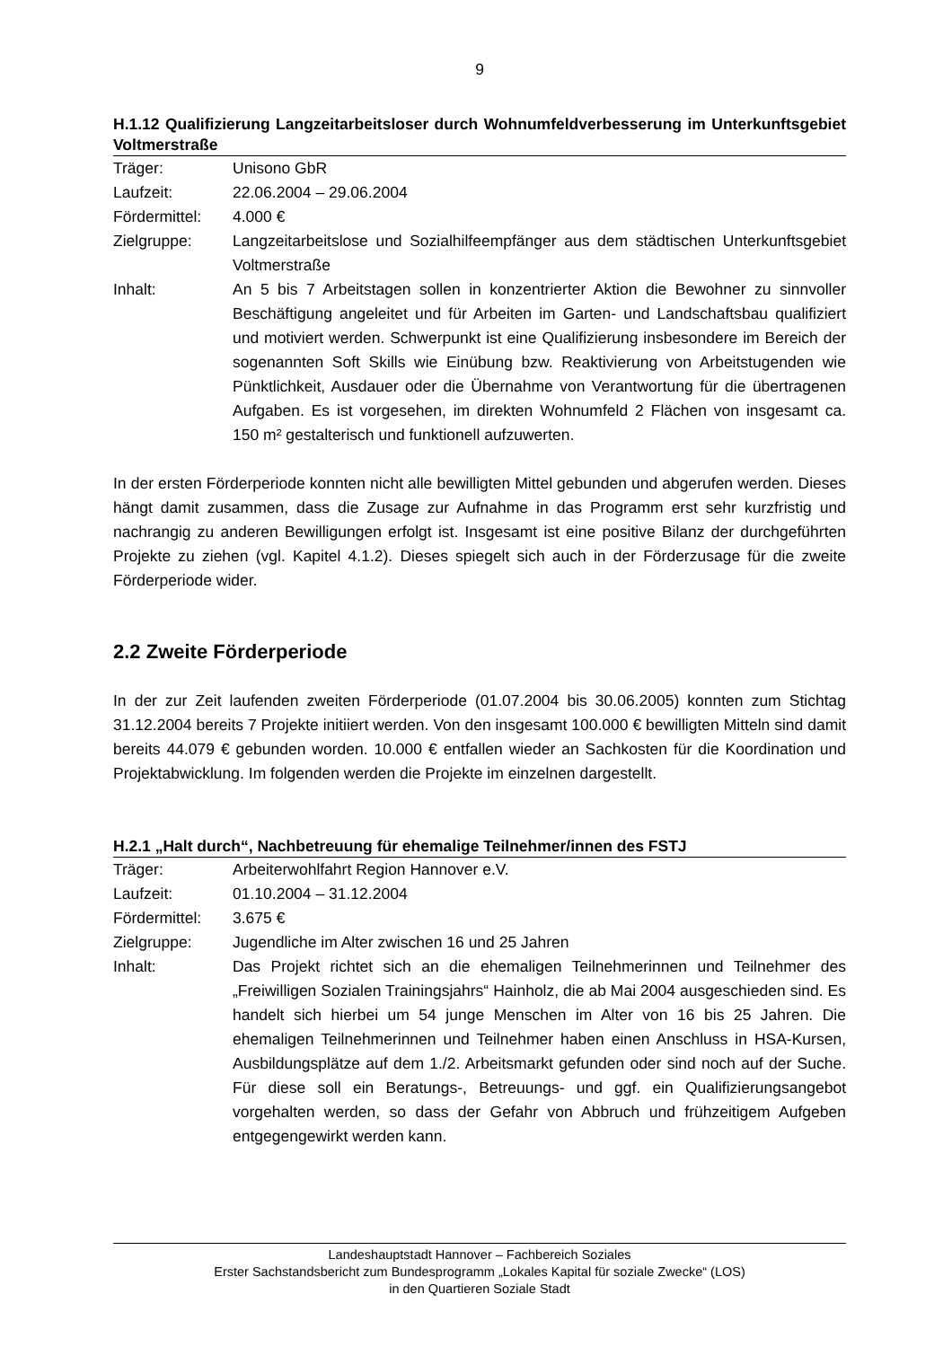9
H.1.12 Qualifizierung Langzeitarbeitsloser durch Wohnumfeldverbesserung im Unterkunftsgebiet Voltmerstraße
| Träger: | Unisono GbR |
| Laufzeit: | 22.06.2004 – 29.06.2004 |
| Fördermittel: | 4.000 € |
| Zielgruppe: | Langzeitarbeitslose und Sozialhilfeempfänger aus dem städtischen Unterkunftsgebiet Voltmerstraße |
| Inhalt: | An 5 bis 7 Arbeitstagen sollen in konzentrierter Aktion die Bewohner zu sinnvoller Beschäftigung angeleitet und für Arbeiten im Garten- und Landschaftsbau qualifiziert und motiviert werden. Schwerpunkt ist eine Qualifizierung insbesondere im Bereich der sogenannten Soft Skills wie Einübung bzw. Reaktivierung von Arbeitstugenden wie Pünktlichkeit, Ausdauer oder die Übernahme von Verantwortung für die übertragenen Aufgaben. Es ist vorgesehen, im direkten Wohnumfeld 2 Flächen von insgesamt ca. 150 m² gestalterisch und funktionell aufzuwerten. |
In der ersten Förderperiode konnten nicht alle bewilligten Mittel gebunden und abgerufen werden. Dieses hängt damit zusammen, dass die Zusage zur Aufnahme in das Programm erst sehr kurzfristig und nachrangig zu anderen Bewilligungen erfolgt ist. Insgesamt ist eine positive Bilanz der durchgeführten Projekte zu ziehen (vgl. Kapitel 4.1.2). Dieses spiegelt sich auch in der Förderzusage für die zweite Förderperiode wider.
2.2 Zweite Förderperiode
In der zur Zeit laufenden zweiten Förderperiode (01.07.2004 bis 30.06.2005) konnten zum Stichtag 31.12.2004 bereits 7 Projekte initiiert werden. Von den insgesamt 100.000 € bewilligten Mitteln sind damit bereits 44.079 € gebunden worden. 10.000 € entfallen wieder an Sachkosten für die Koordination und Projektabwicklung. Im folgenden werden die Projekte im einzelnen dargestellt.
H.2.1 „Halt durch“, Nachbetreuung für ehemalige Teilnehmer/innen des FSTJ
| Träger: | Arbeiterwohlfahrt Region Hannover e.V. |
| Laufzeit: | 01.10.2004 – 31.12.2004 |
| Fördermittel: | 3.675 € |
| Zielgruppe: | Jugendliche im Alter zwischen 16 und 25 Jahren |
| Inhalt: | Das Projekt richtet sich an die ehemaligen Teilnehmerinnen und Teilnehmer des „Freiwilligen Sozialen Trainingsjahrs“ Hainholz, die ab Mai 2004 ausgeschieden sind. Es handelt sich hierbei um 54 junge Menschen im Alter von 16 bis 25 Jahren. Die ehemaligen Teilnehmerinnen und Teilnehmer haben einen Anschluss in HSA-Kursen, Ausbildungsplätze auf dem 1./2. Arbeitsmarkt gefunden oder sind noch auf der Suche. Für diese soll ein Beratungs-, Betreuungs- und ggf. ein Qualifizierungsangebot vorgehalten werden, so dass der Gefahr von Abbruch und frühzeitigem Aufgeben entgegengewirkt werden kann. |
Landeshauptstadt Hannover – Fachbereich Soziales
Erster Sachstandsbericht zum Bundesprogramm „Lokales Kapital für soziale Zwecke“ (LOS)
in den Quartieren Soziale Stadt